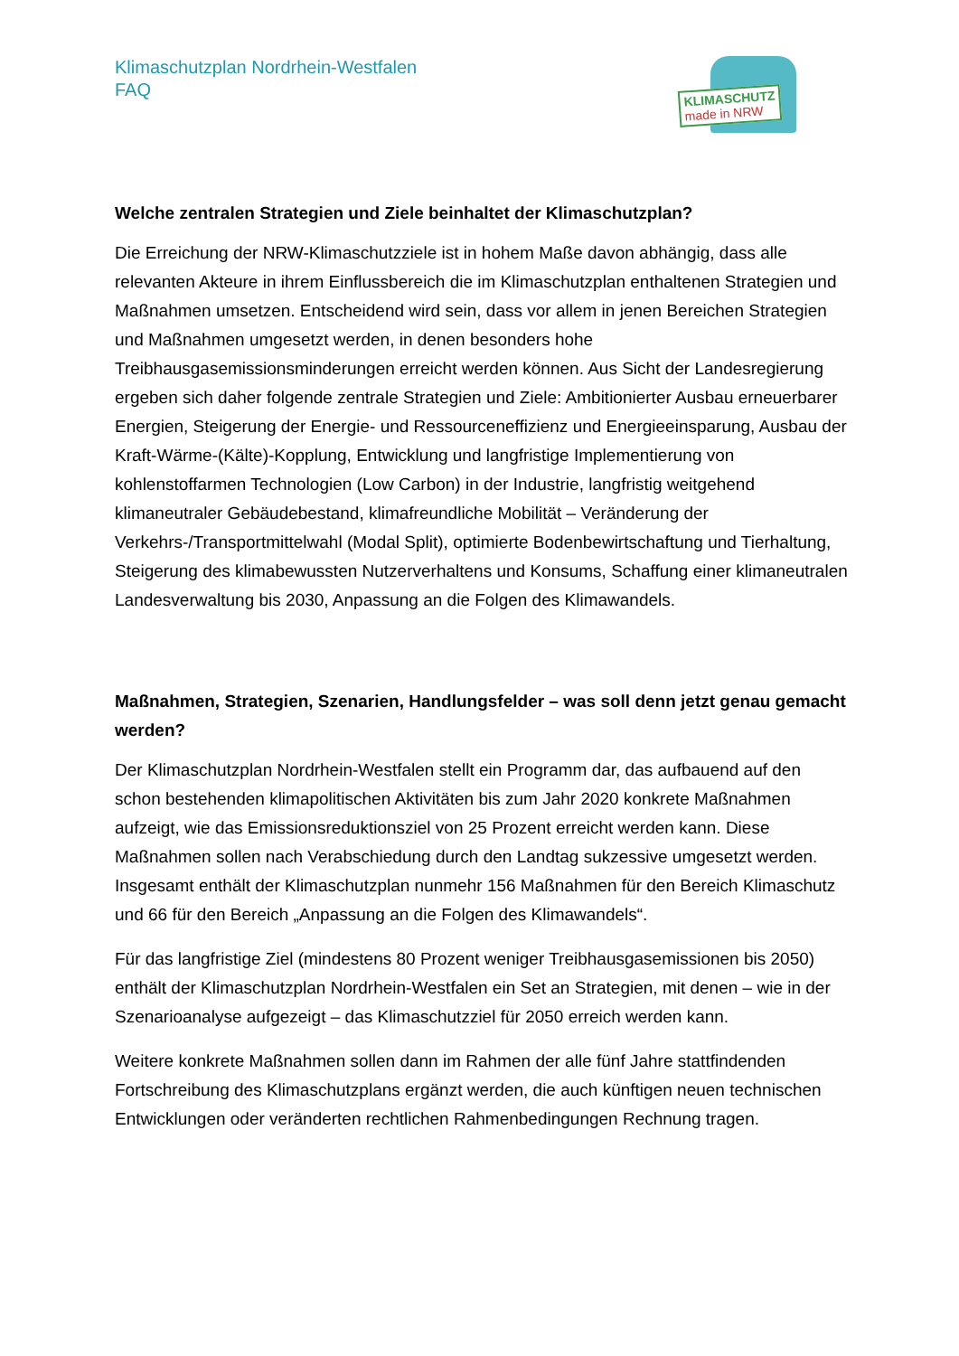Klimaschutzplan Nordrhein-Westfalen
FAQ
KLIMASCHUTZ
made in NRW
Welche zentralen Strategien und Ziele beinhaltet der Klimaschutzplan?
Die Erreichung der NRW-Klimaschutzziele ist in hohem Maße davon abhängig, dass alle relevanten Akteure in ihrem Einflussbereich die im Klimaschutzplan enthaltenen Strategien und Maßnahmen umsetzen. Entscheidend wird sein, dass vor allem in jenen Bereichen Strategien und Maßnahmen umgesetzt werden, in denen besonders hohe Treibhausgasemissionsminderungen erreicht werden können. Aus Sicht der Landesregierung ergeben sich daher folgende zentrale Strategien und Ziele: Ambitionierter Ausbau erneuerbarer Energien, Steigerung der Energie- und Ressourceneffizienz und Energieeinsparung, Ausbau der Kraft-Wärme-(Kälte)-Kopplung, Entwicklung und langfristige Implementierung von kohlenstoffarmen Technologien (Low Carbon) in der Industrie, langfristig weitgehend klimaneutraler Gebäudebestand, klimafreundliche Mobilität – Veränderung der Verkehrs-/Transportmittelwahl (Modal Split), optimierte Bodenbewirtschaftung und Tierhaltung, Steigerung des klimabewussten Nutzerverhaltens und Konsums, Schaffung einer klimaneutralen Landesverwaltung bis 2030, Anpassung an die Folgen des Klimawandels.
Maßnahmen, Strategien, Szenarien, Handlungsfelder – was soll denn jetzt genau gemacht werden?
Der Klimaschutzplan Nordrhein-Westfalen stellt ein Programm dar, das aufbauend auf den schon bestehenden klimapolitischen Aktivitäten bis zum Jahr 2020 konkrete Maßnahmen aufzeigt, wie das Emissionsreduktionsziel von 25 Prozent erreicht werden kann. Diese Maßnahmen sollen nach Verabschiedung durch den Landtag sukzessive umgesetzt werden. Insgesamt enthält der Klimaschutzplan nunmehr 156 Maßnahmen für den Bereich Klimaschutz und 66 für den Bereich „Anpassung an die Folgen des Klimawandels“.
Für das langfristige Ziel (mindestens 80 Prozent weniger Treibhausgasemissionen bis 2050) enthält der Klimaschutzplan Nordrhein-Westfalen ein Set an Strategien, mit denen – wie in der Szenarioanalyse aufgezeigt – das Klimaschutzziel für 2050 erreich werden kann.
Weitere konkrete Maßnahmen sollen dann im Rahmen der alle fünf Jahre stattfindenden Fortschreibung des Klimaschutzplans ergänzt werden, die auch künftigen neuen technischen Entwicklungen oder veränderten rechtlichen Rahmenbedingungen Rechnung tragen.